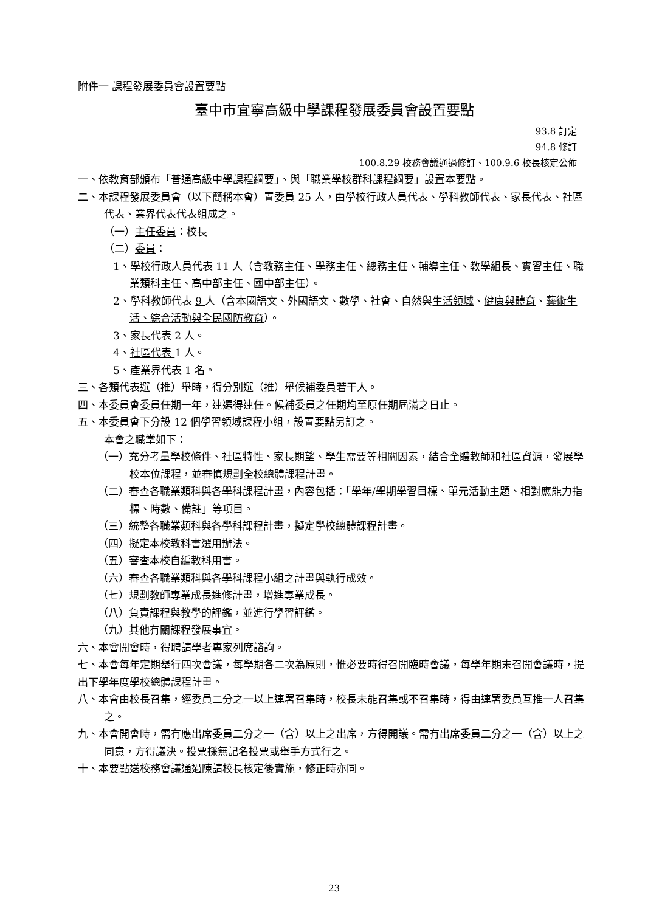附件一 課程發展委員會設置要點
臺中市宜寧高級中學課程發展委員會設置要點
93.8 訂定
94.8 修訂
100.8.29 校務會議通過修訂、100.9.6 校長核定公佈
一、依教育部頒布「普通高級中學課程綱要」、與「職業學校群科課程綱要」設置本要點。
二、本課程發展委員會（以下簡稱本會）置委員 25 人，由學校行政人員代表、學科教師代表、家長代表、社區代表、業界代表代表組成之。
（一）主任委員：校長
（二）委員：
1、學校行政人員代表 11 人（含教務主任、學務主任、總務主任、輔導主任、教學組長、實習主任、職業類科主任、高中部主任、國中部主任）。
2、學科教師代表 9 人（含本國語文、外國語文、數學、社會、自然與生活領域、健康與體育、藝術生活、綜合活動與全民國防教育）。
3、家長代表 2 人。
4、社區代表 1 人。
5、產業界代表 1 名。
三、各類代表選（推）舉時，得分別選（推）舉候補委員若干人。
四、本委員會委員任期一年，連選得連任。候補委員之任期均至原任期屆滿之日止。
五、本委員會下分設 12 個學習領域課程小組，設置要點另訂之。
本會之職掌如下：
（一）充分考量學校條件、社區特性、家長期望、學生需要等相關因素，結合全體教師和社區資源，發展學校本位課程，並審慎規劃全校總體課程計畫。
（二）審查各職業類科與各學科課程計畫，內容包括：「學年/學期學習目標、單元活動主題、相對應能力指標、時數、備註」等項目。
（三）統整各職業類科與各學科課程計畫，擬定學校總體課程計畫。
（四）擬定本校教科書選用辦法。
（五）審查本校自編教科用書。
（六）審查各職業類科與各學科課程小組之計畫與執行成效。
（七）規劃教師專業成長進修計畫，增進專業成長。
（八）負責課程與教學的評鑑，並進行學習評鑑。
（九）其他有關課程發展事宜。
六、本會開會時，得聘請學者專家列席諮詢。
七、本會每年定期舉行四次會議，每學期各二次為原則，惟必要時得召開臨時會議，每學年期末召開會議時，提出下學年度學校總體課程計畫。
八、本會由校長召集，經委員二分之一以上連署召集時，校長未能召集或不召集時，得由連署委員互推一人召集之。
九、本會開會時，需有應出席委員二分之一（含）以上之出席，方得開議。需有出席委員二分之一（含）以上之同意，方得議決。投票採無記名投票或舉手方式行之。
十、本要點送校務會議通過陳請校長核定後實施，修正時亦同。
23